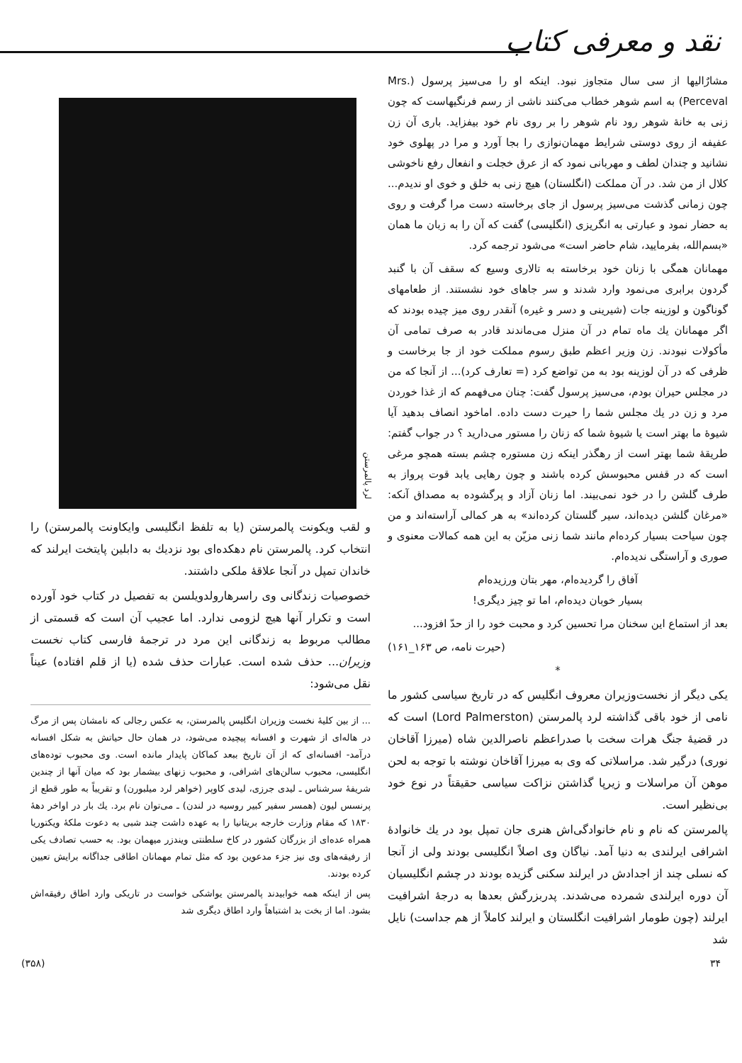نقد و معرفی کتاب
مشارٌالیها از سی سال متجاوز نبود. اینکه او را می‌سیز پرسول (.Mrs Perceval) به اسم شوهر خطاب می‌کنند ناشی از رسم فرنگیهاست که چون زنی به خانهٔ شوهر رود نام شوهر را بر روی نام خود بیفزاید. باری آن زن عفیفه از روی دوستی شرایط مهمان‌نوازی را بجا آورد و مرا در پهلوی خود نشانید و چندان لطف و مهربانی نمود که از عرق خجلت و انفعال رفع ناخوشی کلال از من شد. در آن مملکت (انگلستان) هیچ زنی به خلق و خوی او ندیدم... چون زمانی گذشت می‌سیز پرسول از جای برخاسته دست مرا گرفت و روی به حضار نمود و عبارتی به انگریزی (انگلیسی) گفت که آن را به زبان ما همان «بسم‌الله، بفرمایید، شام حاضر است» می‌شود ترجمه کرد.
مهمانان همگی با زنان خود برخاسته به تالاری وسیع که سقف آن با گنبد گردون برابری می‌نمود وارد شدند و سر جاهای خود نشستند. از طعامهای گوناگون و لوزینه جات (شیرینی و دسر و غیره) آنقدر روی میز چیده بودند که اگر مهمانان یك ماه تمام در آن منزل می‌ماندند قادر به صرف تمامی آن مأکولات نبودند. زن وزیر اعظم طبق رسوم مملکت خود از جا برخاست و ظرفی که در آن لوزینه بود به من تواضع کرد (= تعارف کرد)... از آنجا که من در مجلس حیران بودم، می‌سیز پرسول گفت: چنان می‌فهمم که از غذا خوردن مرد و زن در یك مجلس شما را حیرت دست داده. اماخود انصاف بدهید آیا شیوهٔ ما بهتر است یا شیوهٔ شما که زنان را مستور می‌دارید ؟ در جواب گفتم: طریقهٔ شما بهتر است از رهگذر اینکه زن مستوره چشم بسته همچو مرغی است که در قفس محبوسش کرده باشند و چون رهایی یابد قوت پرواز به طرف گلشن را در خود نمی‌بیند. اما زنان آزاد و پرگشوده به مصداق آنکه: «مرغان گلشن دیده‌اند، سیر گلستان کرده‌اند» به هر کمالی آراسته‌اند و من چون سیاحت بسیار کرده‌ام مانند شما زنی مزیّن به این همه کمالات معنوی و صوری و آراستگی ندیده‌ام.
آفاق را گردیده‌ام، مهر بتان ورزیده‌ام
بسیار خوبان دیده‌ام، اما تو چیز دیگری!
بعد از استماع این سخنان مرا تحسین کرد و محبت خود را از حدّ افزود...
(حیرت نامه، ص ۱۶۳_۱۶۱)
*
یکی دیگر از نخست‌وزیران معروف انگلیس که در تاریخ سیاسی کشور ما نامی از خود باقی گذاشته لرد پالمرستن (Lord Palmerston) است که در قضیهٔ جنگ هرات سخت با صدراعظم ناصرالدین شاه (میرزا آقاخان نوری) درگیر شد. مراسلاتی که وی به میرزا آقاخان نوشته با توجه به لحن موهن آن مراسلات و زیرپا گذاشتن نزاکت سیاسی حقیقتاً در نوع خود بی‌نظیر است.
پالمرستن که نام و نام خانوادگی‌اش هنری جان تمپل بود در یك خانوادهٔ اشرافی ایرلندی به دنیا آمد. نیاگان وی اصلاً انگلیسی بودند ولی از آنجا که نسلی چند از اجدادش در ایرلند سکنی گزیده بودند در چشم انگلیسیان آن دوره ایرلندی شمرده می‌شدند. پدربزرگش بعدها به درجهٔ اشرافیت ایرلند (چون طومار اشرافیت انگلستان و ایرلند کاملاً از هم جداست) نایل شد
لرد پالمرستن
و لقب ویکونت پالمرستن (یا به تلفظ انگلیسی وایکاونت پالمرستن) را انتخاب کرد. پالمرستن نام دهکده‌ای بود نزدیك به دابلین پایتخت ایرلند که خاندان تمپل در آنجا علاقهٔ ملکی داشتند.
خصوصیات زندگانی وی راسرهارولدویلسن به تفصیل در کتاب خود آورده است و تکرار آنها هیچ لزومی ندارد. اما عجیب آن است که قسمتی از مطالب مربوط به زندگانی این مرد در ترجمهٔ فارسی کتاب نخست وزیران... حذف شده است. عبارات حذف شده (یا از قلم افتاده) عیناً نقل می‌شود:
... از بین کلیهٔ نخست وزیران انگلیس پالمرستن، به عکس رجالی که نامشان پس از مرگ در هاله‌ای از شهرت و افسانه پیچیده می‌شود، در همان حال حیاتش به شکل افسانه درآمد- افسانه‌ای که از آن تاریخ ببعد کماکان پایدار مانده است. وی محبوب توده‌های انگلیسی، محبوب سالن‌های اشرافی، و محبوب زنهای بیشمار بود که میان آنها از چندین شریفهٔ سرشناس ـ لیدی جرزی، لیدی کاوپر (خواهر لرد میلبورن) و تقریباً به طور قطع از پرنسس لیون (همسر سفیر کبیر روسیه در لندن) ـ می‌توان نام برد. یك بار در اواخر دههٔ ۱۸۳۰ که مقام وزارت خارجه بریتانیا را به عهده داشت چند شبی به دعوت ملکهٔ ویکتوریا همراه عده‌ای از بزرگان کشور در کاخ سلطنتی ویندزر میهمان بود. به حسب تصادف یکی از رفیقه‌های وی نیز جزء مدعوین بود که مثل تمام مهمانان اطاقی جداگانه برایش تعیین کرده بودند.
پس از اینکه همه خوابیدند پالمرستن یواشکی خواست در تاریکی وارد اطاق رفیقه‌اش بشود. اما از بخت بد اشتباهاً وارد اطاق دیگری شد
۳۴ (۳۵۸)